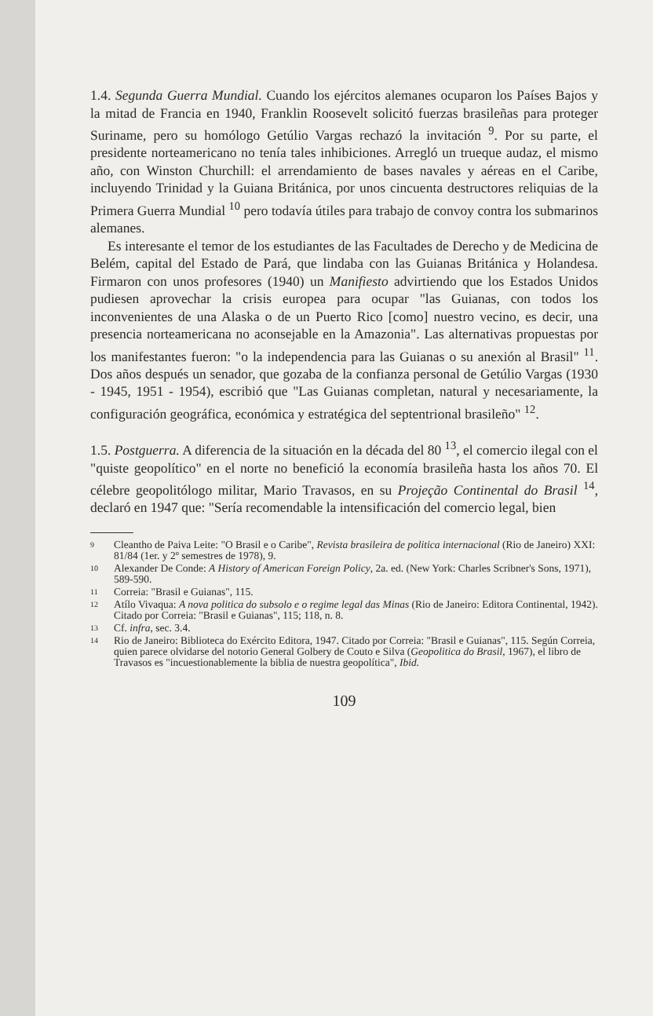1.4. Segunda Guerra Mundial. Cuando los ejércitos alemanes ocuparon los Países Bajos y la mitad de Francia en 1940, Franklin Roosevelt solicitó fuerzas brasileñas para proteger Suriname, pero su homólogo Getúlio Vargas rechazó la invitación <sup>9</sup>. Por su parte, el presidente norteamericano no tenía tales inhibiciones. Arregló un trueque audaz, el mismo año, con Winston Churchill: el arrendamiento de bases navales y aéreas en el Caribe, incluyendo Trinidad y la Guiana Británica, por unos cincuenta destructores reliquias de la Primera Guerra Mundial <sup>10</sup> pero todavía útiles para trabajo de convoy contra los submarinos alemanes.
Es interesante el temor de los estudiantes de las Facultades de Derecho y de Medicina de Belém, capital del Estado de Pará, que lindaba con las Guianas Británica y Holandesa. Firmaron con unos profesores (1940) un Manifiesto advirtiendo que los Estados Unidos pudiesen aprovechar la crisis europea para ocupar "las Guianas, con todos los inconvenientes de una Alaska o de un Puerto Rico [como] nuestro vecino, es decir, una presencia norteamericana no aconsejable en la Amazonia". Las alternativas propuestas por los manifestantes fueron: "o la independencia para las Guianas o su anexión al Brasil" <sup>11</sup>. Dos años después un senador, que gozaba de la confianza personal de Getúlio Vargas (1930 - 1945, 1951 - 1954), escribió que "Las Guianas completan, natural y necesariamente, la configuración geográfica, económica y estratégica del septentrional brasileño" <sup>12</sup>.
1.5. Postguerra. A diferencia de la situación en la década del 80 <sup>13</sup>, el comercio ilegal con el "quiste geopolítico" en el norte no benefició la economía brasileña hasta los años 70. El célebre geopolitólogo militar, Mario Travasos, en su Projeção Continental do Brasil <sup>14</sup>, declaró en 1947 que: "Sería recomendable la intensificación del comercio legal, bien
9 Cleantho de Paiva Leite: "O Brasil e o Caribe", Revista brasileira de politica internacional (Rio de Janeiro) XXI: 81/84 (1er. y 2º semestres de 1978), 9.
10 Alexander De Conde: A History of American Foreign Policy, 2a. ed. (New York: Charles Scribner's Sons, 1971), 589-590.
11 Correia: "Brasil e Guianas", 115.
12 Atílo Vivaqua: A nova politica do subsolo e o regime legal das Minas (Rio de Janeiro: Editora Continental, 1942). Citado por Correia: "Brasil e Guianas", 115; 118, n. 8.
13 Cf. infra, sec. 3.4.
14 Rio de Janeiro: Biblioteca do Exército Editora, 1947. Citado por Correia: "Brasil e Guianas", 115. Según Correia, quien parece olvidarse del notorio General Golbery de Couto e Silva (Geopolitica do Brasil, 1967), el libro de Travasos es "incuestionablemente la biblia de nuestra geopolítica", Ibid.
109